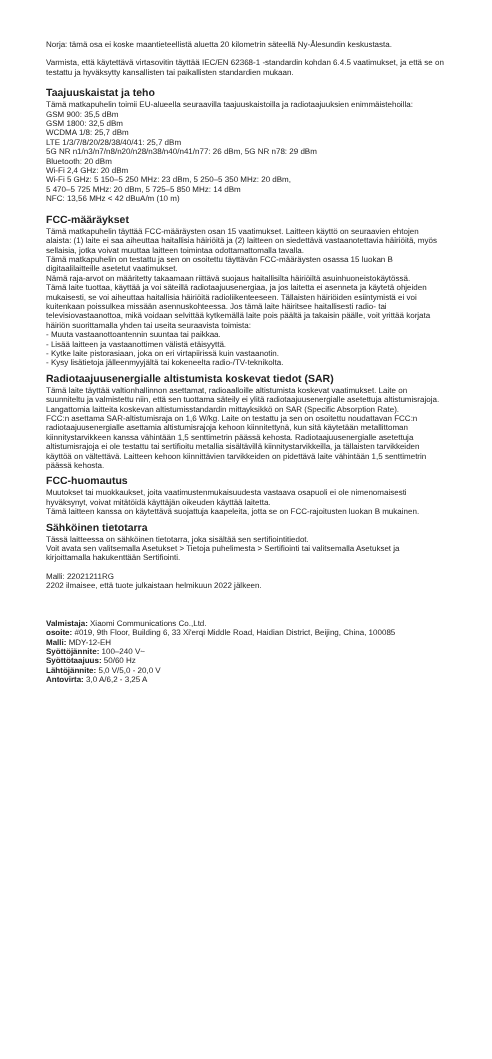Norja: tämä osa ei koske maantieteellistä aluetta 20 kilometrin säteellä Ny-Ålesundin keskustasta.
Varmista, että käytettävä virtasovitin täyttää IEC/EN 62368-1 -standardin kohdan 6.4.5 vaatimukset, ja että se on testattu ja hyväksytty kansallisten tai paikallisten standardien mukaan.
Taajuuskaistat ja teho
Tämä matkapuhelin toimii EU-alueella seuraavilla taajuuskaistoilla ja radiotaajuuksien enimmäistehoilla:
GSM 900: 35,5 dBm
GSM 1800: 32,5 dBm
WCDMA 1/8: 25,7 dBm
LTE 1/3/7/8/20/28/38/40/41: 25,7 dBm
5G NR n1/n3/n7/n8/n20/n28/n38/n40/n41/n77: 26 dBm, 5G NR n78: 29 dBm
Bluetooth: 20 dBm
Wi-Fi 2,4 GHz: 20 dBm
Wi-Fi 5 GHz: 5 150–5 250 MHz: 23 dBm, 5 250–5 350 MHz: 20 dBm,
5 470–5 725 MHz: 20 dBm, 5 725–5 850 MHz: 14 dBm
NFC: 13,56 MHz < 42 dBuA/m (10 m)
FCC-määräykset
Tämä matkapuhelin täyttää FCC-määräysten osan 15 vaatimukset. Laitteen käyttö on seuraavien ehtojen alaista: (1) laite ei saa aiheuttaa haitallisia häiriöitä ja (2) laitteen on siedettävä vastaanotettavia häiriöitä, myös sellaisia, jotka voivat muuttaa laitteen toimintaa odottamattomalla tavalla.
Tämä matkapuhelin on testattu ja sen on osoitettu täyttävän FCC-määräysten osassa 15 luokan B digitaalilaitteille asetetut vaatimukset.
Nämä raja-arvot on määritetty takaamaan riittävä suojaus haitallisilta häiriöiltä asuinhuoneistokäytössä.
Tämä laite tuottaa, käyttää ja voi säteillä radiotaajuusenergiaa, ja jos laitetta ei asenneta ja käytetä ohjeiden mukaisesti, se voi aiheuttaa haitallisia häiriöitä radioliikenteeseen. Tällaisten häiriöiden esiintymistä ei voi kuitenkaan poissulkea missään asennuskohteessa. Jos tämä laite häiritsee haitallisesti radio- tai televisiovastaanottoa, mikä voidaan selvittää kytkemällä laite pois päältä ja takaisin päälle, voit yrittää korjata häiriön suorittamalla yhden tai useita seuraavista toimista:
- Muuta vastaanottoantennin suuntaa tai paikkaa.
- Lisää laitteen ja vastaanottimen välistä etäisyyttä.
- Kytke laite pistorasiaan, joka on eri virtapiirissä kuin vastaanotin.
- Kysy lisätietoja jälleenmyyjältä tai kokeneelta radio-/TV-teknikolta.
Radiotaajuusenergialle altistumista koskevat tiedot (SAR)
Tämä laite täyttää valtionhallinnon asettamat, radioaalloille altistumista koskevat vaatimukset. Laite on suunniteltu ja valmistettu niin, että sen tuottama säteily ei ylitä radiotaajuusenergialle asetettuja altistumisrajoja. Langattomia laitteita koskevan altistumisstandardin mittayksikkö on SAR (Specific Absorption Rate).
FCC:n asettama SAR-altistumisraja on 1,6 W/kg. Laite on testattu ja sen on osoitettu noudattavan FCC:n radiotaajuusenergialle asettamia altistumisrajoja kehoon kiinnitettynä, kun sitä käytetään metallittoman kiinnitystarvikkeen kanssa vähintään 1,5 senttimetrin päässä kehosta. Radiotaajuusenergialle asetettuja altistumisrajoja ei ole testattu tai sertifioitu metallia sisältävillä kiinnitystarvikkeilla, ja tällaisten tarvikkeiden käyttöä on vältettävä. Laitteen kehoon kiinnittävien tarvikkeiden on pidettävä laite vähintään 1,5 senttimetrin päässä kehosta.
FCC-huomautus
Muutokset tai muokkaukset, joita vaatimustenmukaisuudesta vastaava osapuoli ei ole nimenomaisesti hyväksynyt, voivat mitätöidä käyttäjän oikeuden käyttää laitetta.
Tämä laitteen kanssa on käytettävä suojattuja kaapeleita, jotta se on FCC-rajoitusten luokan B mukainen.
Sähköinen tietotarra
Tässä laitteessa on sähköinen tietotarra, joka sisältää sen sertifiointitiedot.
Voit avata sen valitsemalla Asetukset > Tietoja puhelimesta > Sertifiointi tai valitsemalla Asetukset ja kirjoittamalla hakukenttään Sertifiointi.
Malli: 22021211RG
2202 ilmaisee, että tuote julkaistaan helmikuun 2022 jälkeen.
Valmistaja: Xiaomi Communications Co.,Ltd.
osoite: #019, 9th Floor, Building 6, 33 Xi'erqi Middle Road, Haidian District, Beijing, China, 100085
Malli: MDY-12-EH
Syöttöjännite: 100–240 V~
Syöttötaajuus: 50/60 Hz
Lähtöjännite: 5,0 V/5,0 - 20,0 V
Antovirta: 3,0 A/6,2 - 3,25 A